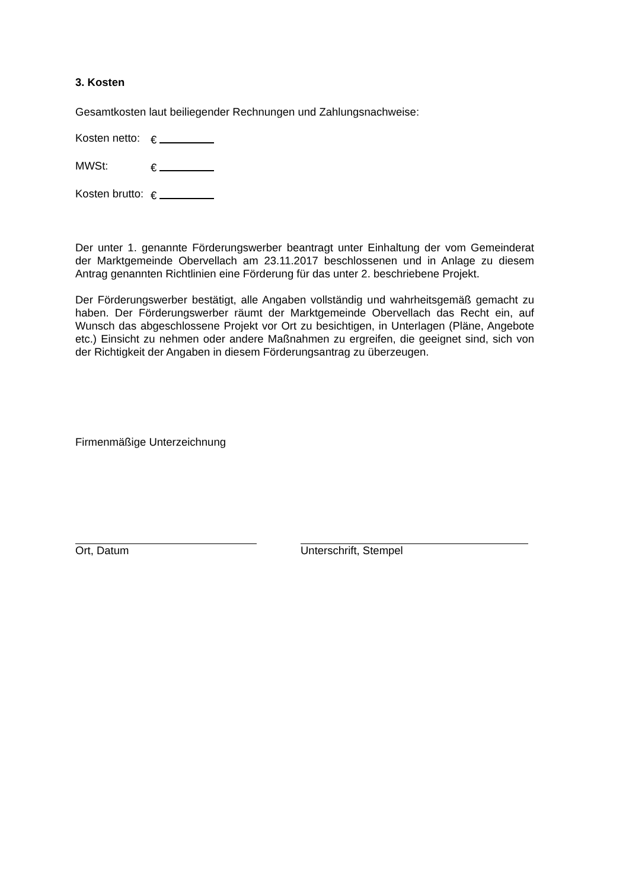3. Kosten
Gesamtkosten laut beiliegender Rechnungen und Zahlungsnachweise:
Kosten netto: €
MWSt: €
Kosten brutto: €
Der unter 1. genannte Förderungswerber beantragt unter Einhaltung der vom Gemeinderat der Marktgemeinde Obervellach am 23.11.2017 beschlossenen und in Anlage zu diesem Antrag genannten Richtlinien eine Förderung für das unter 2. beschriebene Projekt.
Der Förderungswerber bestätigt, alle Angaben vollständig und wahrheitsgemäß gemacht zu haben. Der Förderungswerber räumt der Marktgemeinde Obervellach das Recht ein, auf Wunsch das abgeschlossene Projekt vor Ort zu besichtigen, in Unterlagen (Pläne, Angebote etc.) Einsicht zu nehmen oder andere Maßnahmen zu ergreifen, die geeignet sind, sich von der Richtigkeit der Angaben in diesem Förderungsantrag zu überzeugen.
Firmenmäßige Unterzeichnung
Ort, Datum Unterschrift, Stempel